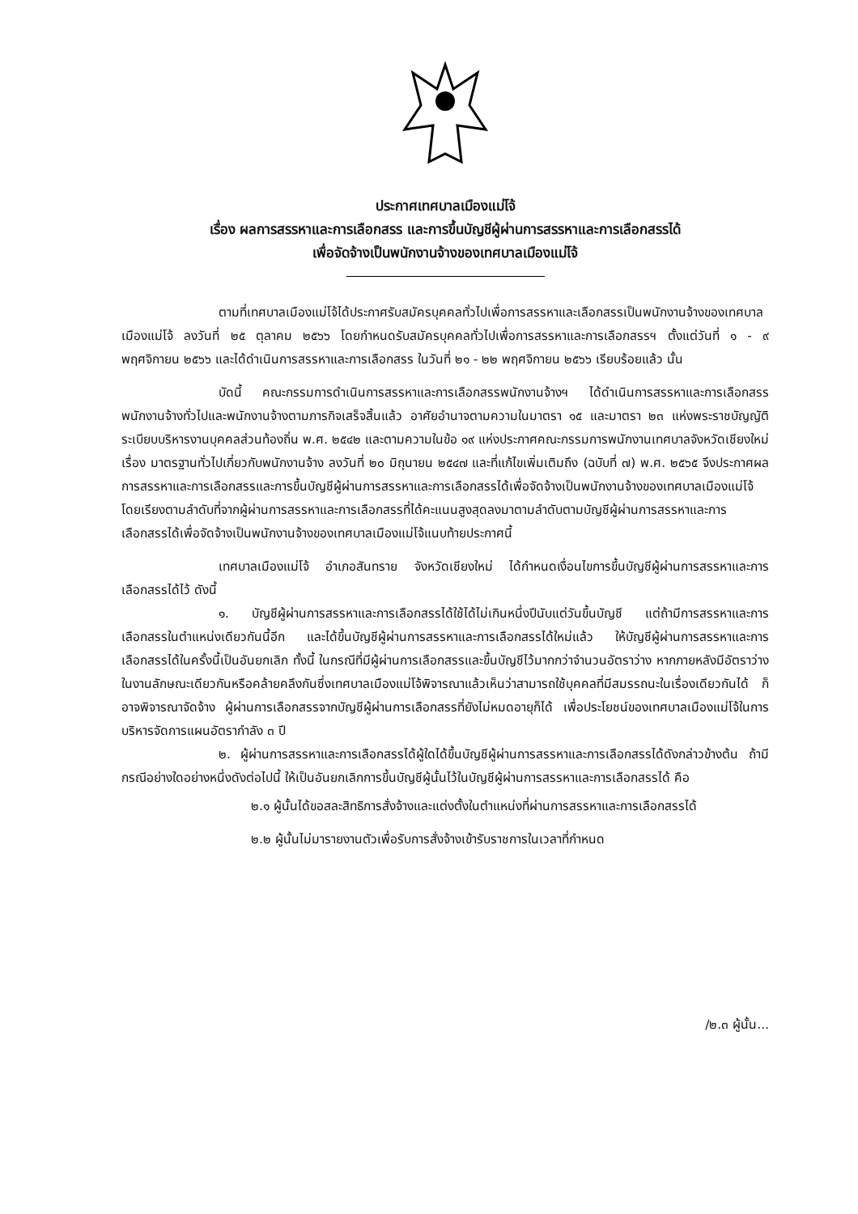ประกาศเทศบาลเมืองแม่โจ้
เรื่อง ผลการสรรหาและการเลือกสรร และการขึ้นบัญชีผู้ผ่านการสรรหาและการเลือกสรรได้
เพื่อจัดจ้างเป็นพนักงานจ้างของเทศบาลเมืองแม่โจ้
ตามที่เทศบาลเมืองแม่โจ้ได้ประกาศรับสมัครบุคคลทั่วไปเพื่อการสรรหาและเลือกสรรเป็นพนักงานจ้างของเทศบาลเมืองแม่โจ้ ลงวันที่ ๒๕ ตุลาคม ๒๕๖๖ โดยกำหนดรับสมัครบุคคลทั่วไปเพื่อการสรรหาและการเลือกสรรฯ ตั้งแต่วันที่ ๑ - ๙ พฤศจิกายน ๒๕๖๖ และได้ดำเนินการสรรหาและการเลือกสรร ในวันที่ ๒๑ - ๒๒ พฤศจิกายน ๒๕๖๖ เรียบร้อยแล้ว นั้น
บัดนี้ คณะกรรมการดำเนินการสรรหาและการเลือกสรรพนักงานจ้างฯ ได้ดำเนินการสรรหาและการเลือกสรรพนักงานจ้างทั่วไปและพนักงานจ้างตามภารกิจเสร็จสิ้นแล้ว อาศัยอำนาจตามความในมาตรา ๑๕ และมาตรา ๒๓ แห่งพระราชบัญญัติระเบียบบริหารงานบุคคลส่วนท้องถิ่น พ.ศ. ๒๕๔๒ และตามความในข้อ ๑๙ แห่งประกาศคณะกรรมการพนักงานเทศบาลจังหวัดเชียงใหม่ เรื่อง มาตรฐานทั่วไปเกี่ยวกับพนักงานจ้าง ลงวันที่ ๒๐ มิถุนายน ๒๕๔๗ และที่แก้ไขเพิ่มเติมถึง (ฉบับที่ ๗) พ.ศ. ๒๕๖๕ จึงประกาศผลการสรรหาและการเลือกสรรและการขึ้นบัญชีผู้ผ่านการสรรหาและการเลือกสรรได้เพื่อจัดจ้างเป็นพนักงานจ้างของเทศบาลเมืองแม่โจ้โดยเรียงตามลำดับที่จากผู้ผ่านการสรรหาและการเลือกสรรที่ได้คะแนนสูงสุดลงมาตามลำดับตามบัญชีผู้ผ่านการสรรหาและการเลือกสรรได้เพื่อจัดจ้างเป็นพนักงานจ้างของเทศบาลเมืองแม่โจ้แนบท้ายประกาศนี้
เทศบาลเมืองแม่โจ้ อำเภอสันทราย จังหวัดเชียงใหม่ ได้กำหนดเงื่อนไขการขึ้นบัญชีผู้ผ่านการสรรหาและการเลือกสรรได้ไว้ ดังนี้
๑. บัญชีผู้ผ่านการสรรหาและการเลือกสรรได้ใช้ได้ไม่เกินหนึ่งปีนับแต่วันขึ้นบัญชี แต่ถ้ามีการสรรหาและการเลือกสรรในตำแหน่งเดียวกันนี้อีก และได้ขึ้นบัญชีผู้ผ่านการสรรหาและการเลือกสรรได้ใหม่แล้ว ให้บัญชีผู้ผ่านการสรรหาและการเลือกสรรได้ในครั้งนี้เป็นอันยกเลิก ทั้งนี้ ในกรณีที่มีผู้ผ่านการเลือกสรรและขึ้นบัญชีไว้มากกว่าจำนวนอัตราว่าง หากภายหลังมีอัตราว่างในงานลักษณะเดียวกันหรือคล้ายคลึงกันซึ่งเทศบาลเมืองแม่โจ้พิจารณาแล้วเห็นว่าสามารถใช้บุคคลที่มีสมรรถนะในเรื่องเดียวกันได้ ก็อาจพิจารณาจัดจ้าง ผู้ผ่านการเลือกสรรจากบัญชีผู้ผ่านการเลือกสรรที่ยังไม่หมดอายุก็ได้ เพื่อประโยชน์ของเทศบาลเมืองแม่โจ้ในการบริหารจัดการแผนอัตรากำลัง ๓ ปี
๒. ผู้ผ่านการสรรหาและการเลือกสรรได้ผู้ใดได้ขึ้นบัญชีผู้ผ่านการสรรหาและการเลือกสรรได้ดังกล่าวข้างต้น ถ้ามีกรณีอย่างใดอย่างหนึ่งดังต่อไปนี้ ให้เป็นอันยกเลิกการขึ้นบัญชีผู้นั้นไว้ในบัญชีผู้ผ่านการสรรหาและการเลือกสรรได้ คือ
๒.๑ ผู้นั้นได้ขอสละสิทธิการสั่งจ้างและแต่งตั้งในตำแหน่งที่ผ่านการสรรหาและการเลือกสรรได้
๒.๒ ผู้นั้นไม่มารายงานตัวเพื่อรับการสั่งจ้างเข้ารับราชการในเวลาที่กำหนด
/๒.๓ ผู้นั้น...